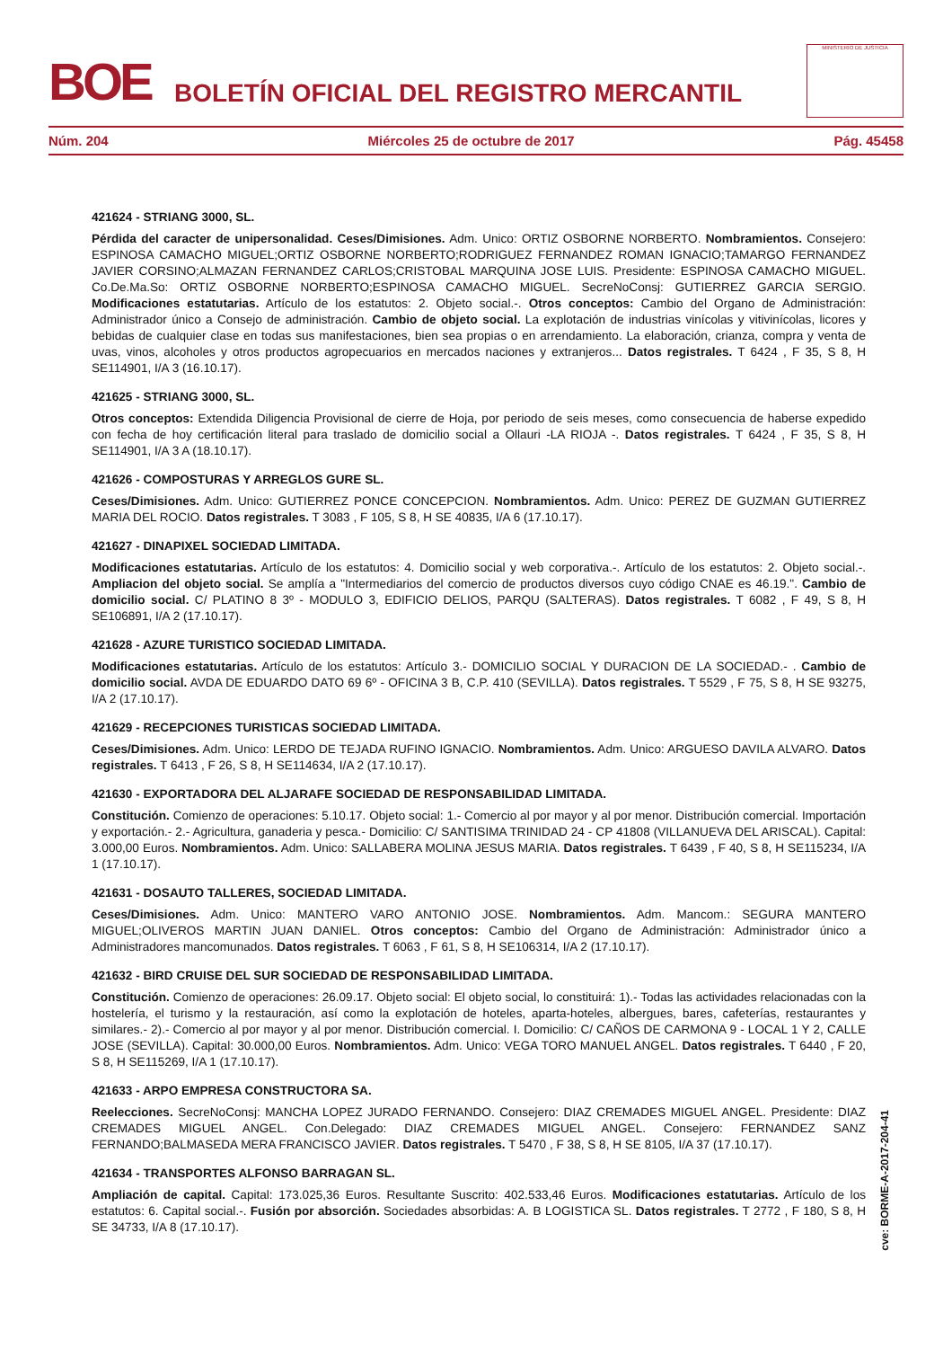BOE
BOLETÍN OFICIAL DEL REGISTRO MERCANTIL
MINISTERIO DE JUSTICIA
Núm. 204 Miércoles 25 de octubre de 2017 Pág. 45458
421624 - STRIANG 3000, SL.
Pérdida del caracter de unipersonalidad. Ceses/Dimisiones. Adm. Unico: ORTIZ OSBORNE NORBERTO. Nombramientos. Consejero: ESPINOSA CAMACHO MIGUEL;ORTIZ OSBORNE NORBERTO;RODRIGUEZ FERNANDEZ ROMAN IGNACIO;TAMARGO FERNANDEZ JAVIER CORSINO;ALMAZAN FERNANDEZ CARLOS;CRISTOBAL MARQUINA JOSE LUIS. Presidente: ESPINOSA CAMACHO MIGUEL. Co.De.Ma.So: ORTIZ OSBORNE NORBERTO;ESPINOSA CAMACHO MIGUEL. SecreNoConsj: GUTIERREZ GARCIA SERGIO. Modificaciones estatutarias. Artículo de los estatutos: 2. Objeto social.-. Otros conceptos: Cambio del Organo de Administración: Administrador único a Consejo de administración. Cambio de objeto social. La explotación de industrias vinícolas y vitivinícolas, licores y bebidas de cualquier clase en todas sus manifestaciones, bien sea propias o en arrendamiento. La elaboración, crianza, compra y venta de uvas, vinos, alcoholes y otros productos agropecuarios en mercados naciones y extranjeros... Datos registrales. T 6424 , F 35, S 8, H SE114901, I/A 3 (16.10.17).
421625 - STRIANG 3000, SL.
Otros conceptos: Extendida Diligencia Provisional de cierre de Hoja, por periodo de seis meses, como consecuencia de haberse expedido con fecha de hoy certificación literal para traslado de domicilio social a Ollauri -LA RIOJA -. Datos registrales. T 6424 , F 35, S 8, H SE114901, I/A 3 A (18.10.17).
421626 - COMPOSTURAS Y ARREGLOS GURE SL.
Ceses/Dimisiones. Adm. Unico: GUTIERREZ PONCE CONCEPCION. Nombramientos. Adm. Unico: PEREZ DE GUZMAN GUTIERREZ MARIA DEL ROCIO. Datos registrales. T 3083 , F 105, S 8, H SE 40835, I/A 6 (17.10.17).
421627 - DINAPIXEL SOCIEDAD LIMITADA.
Modificaciones estatutarias. Artículo de los estatutos: 4. Domicilio social y web corporativa.-. Artículo de los estatutos: 2. Objeto social.-. Ampliacion del objeto social. Se amplía a "Intermediarios del comercio de productos diversos cuyo código CNAE es 46.19.". Cambio de domicilio social. C/ PLATINO 8 3º - MODULO 3, EDIFICIO DELIOS, PARQU (SALTERAS). Datos registrales. T 6082 , F 49, S 8, H SE106891, I/A 2 (17.10.17).
421628 - AZURE TURISTICO SOCIEDAD LIMITADA.
Modificaciones estatutarias. Artículo de los estatutos: Artículo 3.- DOMICILIO SOCIAL Y DURACION DE LA SOCIEDAD.- . Cambio de domicilio social. AVDA DE EDUARDO DATO 69 6º - OFICINA 3 B, C.P. 410 (SEVILLA). Datos registrales. T 5529 , F 75, S 8, H SE 93275, I/A 2 (17.10.17).
421629 - RECEPCIONES TURISTICAS SOCIEDAD LIMITADA.
Ceses/Dimisiones. Adm. Unico: LERDO DE TEJADA RUFINO IGNACIO. Nombramientos. Adm. Unico: ARGUESO DAVILA ALVARO. Datos registrales. T 6413 , F 26, S 8, H SE114634, I/A 2 (17.10.17).
421630 - EXPORTADORA DEL ALJARAFE SOCIEDAD DE RESPONSABILIDAD LIMITADA.
Constitución. Comienzo de operaciones: 5.10.17. Objeto social: 1.- Comercio al por mayor y al por menor. Distribución comercial. Importación y exportación.- 2.- Agricultura, ganaderia y pesca.- Domicilio: C/ SANTISIMA TRINIDAD 24 - CP 41808 (VILLANUEVA DEL ARISCAL). Capital: 3.000,00 Euros. Nombramientos. Adm. Unico: SALLABERA MOLINA JESUS MARIA. Datos registrales. T 6439 , F 40, S 8, H SE115234, I/A 1 (17.10.17).
421631 - DOSAUTO TALLERES, SOCIEDAD LIMITADA.
Ceses/Dimisiones. Adm. Unico: MANTERO VARO ANTONIO JOSE. Nombramientos. Adm. Mancom.: SEGURA MANTERO MIGUEL;OLIVEROS MARTIN JUAN DANIEL. Otros conceptos: Cambio del Organo de Administración: Administrador único a Administradores mancomunados. Datos registrales. T 6063 , F 61, S 8, H SE106314, I/A 2 (17.10.17).
421632 - BIRD CRUISE DEL SUR SOCIEDAD DE RESPONSABILIDAD LIMITADA.
Constitución. Comienzo de operaciones: 26.09.17. Objeto social: El objeto social, lo constituirá: 1).- Todas las actividades relacionadas con la hostelería, el turismo y la restauración, así como la explotación de hoteles, aparta-hoteles, albergues, bares, cafeterías, restaurantes y similares.- 2).- Comercio al por mayor y al por menor. Distribución comercial. I. Domicilio: C/ CAÑOS DE CARMONA 9 - LOCAL 1 Y 2, CALLE JOSE (SEVILLA). Capital: 30.000,00 Euros. Nombramientos. Adm. Unico: VEGA TORO MANUEL ANGEL. Datos registrales. T 6440 , F 20, S 8, H SE115269, I/A 1 (17.10.17).
421633 - ARPO EMPRESA CONSTRUCTORA SA.
Reelecciones. SecreNoConsj: MANCHA LOPEZ JURADO FERNANDO. Consejero: DIAZ CREMADES MIGUEL ANGEL. Presidente: DIAZ CREMADES MIGUEL ANGEL. Con.Delegado: DIAZ CREMADES MIGUEL ANGEL. Consejero: FERNANDEZ SANZ FERNANDO;BALMASEDA MERA FRANCISCO JAVIER. Datos registrales. T 5470 , F 38, S 8, H SE 8105, I/A 37 (17.10.17).
421634 - TRANSPORTES ALFONSO BARRAGAN SL.
Ampliación de capital. Capital: 173.025,36 Euros. Resultante Suscrito: 402.533,46 Euros. Modificaciones estatutarias. Artículo de los estatutos: 6. Capital social.-. Fusión por absorción. Sociedades absorbidas: A. B LOGISTICA SL. Datos registrales. T 2772 , F 180, S 8, H SE 34733, I/A 8 (17.10.17).
cve: BORME-A-2017-204-41